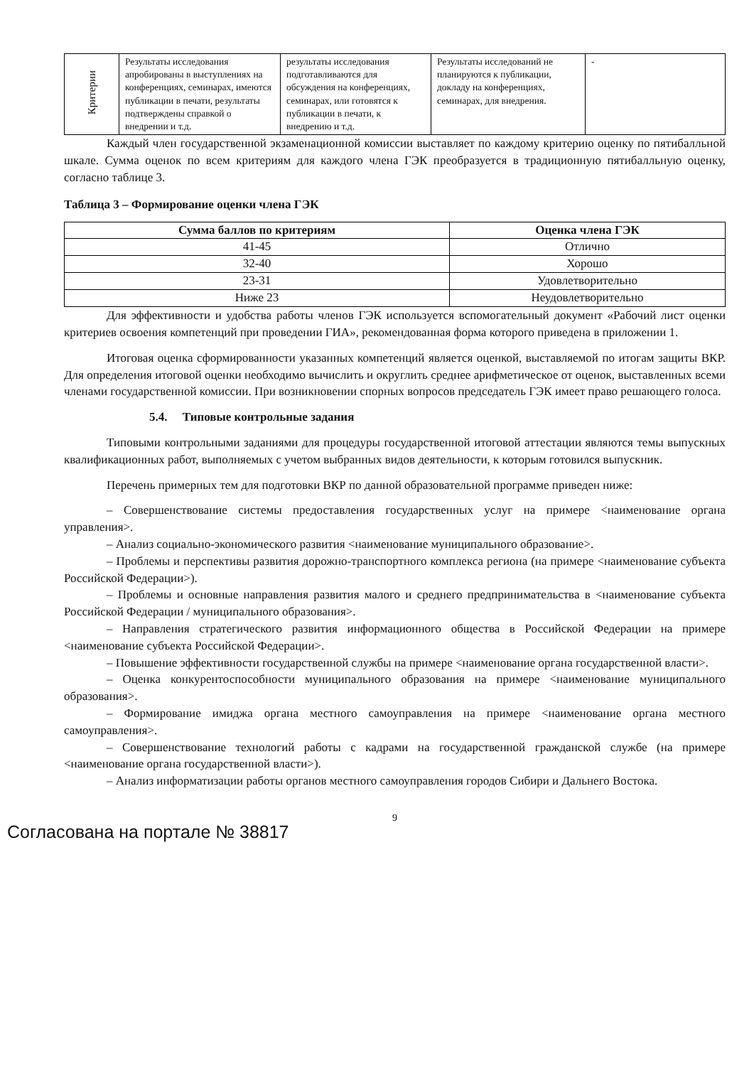| Критерии | Результаты исследования апробированы в выступлениях на конференциях, семинарах, имеются публикации в печати, результаты подтверждены справкой о внедрении и т.д. | результаты исследования подготавливаются для обсуждения на конференциях, семинарах, или готовятся к публикации в печати, к внедрению и т.д. | Результаты исследований не планируются к публикации, докладу на конференциях, семинарах, для внедрения. | - |
Каждый член государственной экзаменационной комиссии выставляет по каждому критерию оценку по пятибалльной шкале. Сумма оценок по всем критериям для каждого члена ГЭК преобразуется в традиционную пятибалльную оценку, согласно таблице 3.
Таблица 3 – Формирование оценки члена ГЭК
| Сумма баллов по критериям | Оценка члена ГЭК |
| --- | --- |
| 41-45 | Отлично |
| 32-40 | Хорошо |
| 23-31 | Удовлетворительно |
| Ниже 23 | Неудовлетворительно |
Для эффективности и удобства работы членов ГЭК используется вспомогательный документ «Рабочий лист оценки критериев освоения компетенций при проведении ГИА», рекомендованная форма которого приведена в приложении 1.
Итоговая оценка сформированности указанных компетенций является оценкой, выставляемой по итогам защиты ВКР. Для определения итоговой оценки необходимо вычислить и округлить среднее арифметическое от оценок, выставленных всеми членами государственной комиссии. При возникновении спорных вопросов председатель ГЭК имеет право решающего голоса.
5.4. Типовые контрольные задания
Типовыми контрольными заданиями для процедуры государственной итоговой аттестации являются темы выпускных квалификационных работ, выполняемых с учетом выбранных видов деятельности, к которым готовился выпускник.
Перечень примерных тем для подготовки ВКР по данной образовательной программе приведен ниже:
– Совершенствование системы предоставления государственных услуг на примере <наименование органа управления>.
– Анализ социально-экономического развития <наименование муниципального образование>.
– Проблемы и перспективы развития дорожно-транспортного комплекса региона (на примере <наименование субъекта Российской Федерации>).
– Проблемы и основные направления развития малого и среднего предпринимательства в <наименование субъекта Российской Федерации / муниципального образования>.
– Направления стратегического развития информационного общества в Российской Федерации на примере <наименование субъекта Российской Федерации>.
– Повышение эффективности государственной службы на примере <наименование органа государственной власти>.
– Оценка конкурентоспособности муниципального образования на примере <наименование муниципального образования>.
– Формирование имиджа органа местного самоуправления на примере <наименование органа местного самоуправления>.
– Совершенствование технологий работы с кадрами на государственной гражданской службе (на примере <наименование органа государственной власти>).
– Анализ информатизации работы органов местного самоуправления городов Сибири и Дальнего Востока.
9
Согласована на портале № 38817